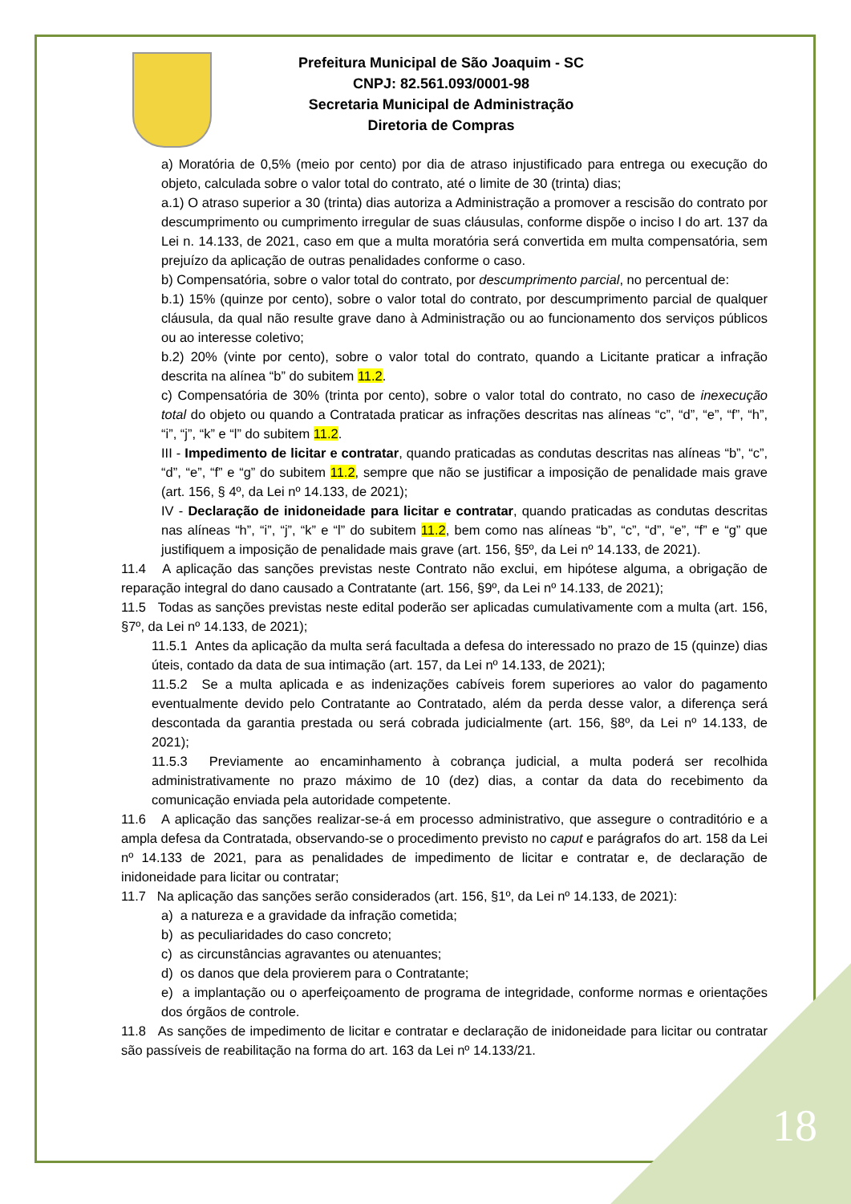Prefeitura Municipal de São Joaquim - SC
CNPJ: 82.561.093/0001-98
Secretaria Municipal de Administração
Diretoria de Compras
a) Moratória de 0,5% (meio por cento) por dia de atraso injustificado para entrega ou execução do objeto, calculada sobre o valor total do contrato, até o limite de 30 (trinta) dias;
a.1) O atraso superior a 30 (trinta) dias autoriza a Administração a promover a rescisão do contrato por descumprimento ou cumprimento irregular de suas cláusulas, conforme dispõe o inciso I do art. 137 da Lei n. 14.133, de 2021, caso em que a multa moratória será convertida em multa compensatória, sem prejuízo da aplicação de outras penalidades conforme o caso.
b) Compensatória, sobre o valor total do contrato, por descumprimento parcial, no percentual de:
b.1) 15% (quinze por cento), sobre o valor total do contrato, por descumprimento parcial de qualquer cláusula, da qual não resulte grave dano à Administração ou ao funcionamento dos serviços públicos ou ao interesse coletivo;
b.2) 20% (vinte por cento), sobre o valor total do contrato, quando a Licitante praticar a infração descrita na alínea “b” do subitem 11.2.
c) Compensatória de 30% (trinta por cento), sobre o valor total do contrato, no caso de inexecução total do objeto ou quando a Contratada praticar as infrações descritas nas alíneas “c”, “d”, “e”, “f”, “h”, “i”, “j”, “k” e “l” do subitem 11.2.
III - Impedimento de licitar e contratar, quando praticadas as condutas descritas nas alíneas “b”, “c”, “d”, “e”, “f” e “g” do subitem 11.2, sempre que não se justificar a imposição de penalidade mais grave (art. 156, § 4º, da Lei nº 14.133, de 2021);
IV - Declaração de inidoneidade para licitar e contratar, quando praticadas as condutas descritas nas alíneas “h”, “i”, “j”, “k” e “l” do subitem 11.2, bem como nas alíneas “b”, “c”, “d”, “e”, “f” e “g” que justifiquem a imposição de penalidade mais grave (art. 156, §5º, da Lei nº 14.133, de 2021).
11.4 A aplicação das sanções previstas neste Contrato não exclui, em hipótese alguma, a obrigação de reparação integral do dano causado a Contratante (art. 156, §9º, da Lei nº 14.133, de 2021);
11.5 Todas as sanções previstas neste edital poderão ser aplicadas cumulativamente com a multa (art. 156, §7º, da Lei nº 14.133, de 2021);
11.5.1 Antes da aplicação da multa será facultada a defesa do interessado no prazo de 15 (quinze) dias úteis, contado da data de sua intimação (art. 157, da Lei nº 14.133, de 2021);
11.5.2 Se a multa aplicada e as indenizações cabíveis forem superiores ao valor do pagamento eventualmente devido pelo Contratante ao Contratado, além da perda desse valor, a diferença será descontada da garantia prestada ou será cobrada judicialmente (art. 156, §8º, da Lei nº 14.133, de 2021);
11.5.3 Previamente ao encaminhamento à cobrança judicial, a multa poderá ser recolhida administrativamente no prazo máximo de 10 (dez) dias, a contar da data do recebimento da comunicação enviada pela autoridade competente.
11.6 A aplicação das sanções realizar-se-á em processo administrativo, que assegure o contraditório e a ampla defesa da Contratada, observando-se o procedimento previsto no caput e parágrafos do art. 158 da Lei nº 14.133 de 2021, para as penalidades de impedimento de licitar e contratar e, de declaração de inidoneidade para licitar ou contratar;
11.7 Na aplicação das sanções serão considerados (art. 156, §1º, da Lei nº 14.133, de 2021):
a) a natureza e a gravidade da infração cometida;
b) as peculiaridades do caso concreto;
c) as circunstâncias agravantes ou atenuantes;
d) os danos que dela provierem para o Contratante;
e) a implantação ou o aperfeiçoamento de programa de integridade, conforme normas e orientações dos órgãos de controle.
11.8 As sanções de impedimento de licitar e contratar e declaração de inidoneidade para licitar ou contratar são passíveis de reabilitação na forma do art. 163 da Lei nº 14.133/21.
18